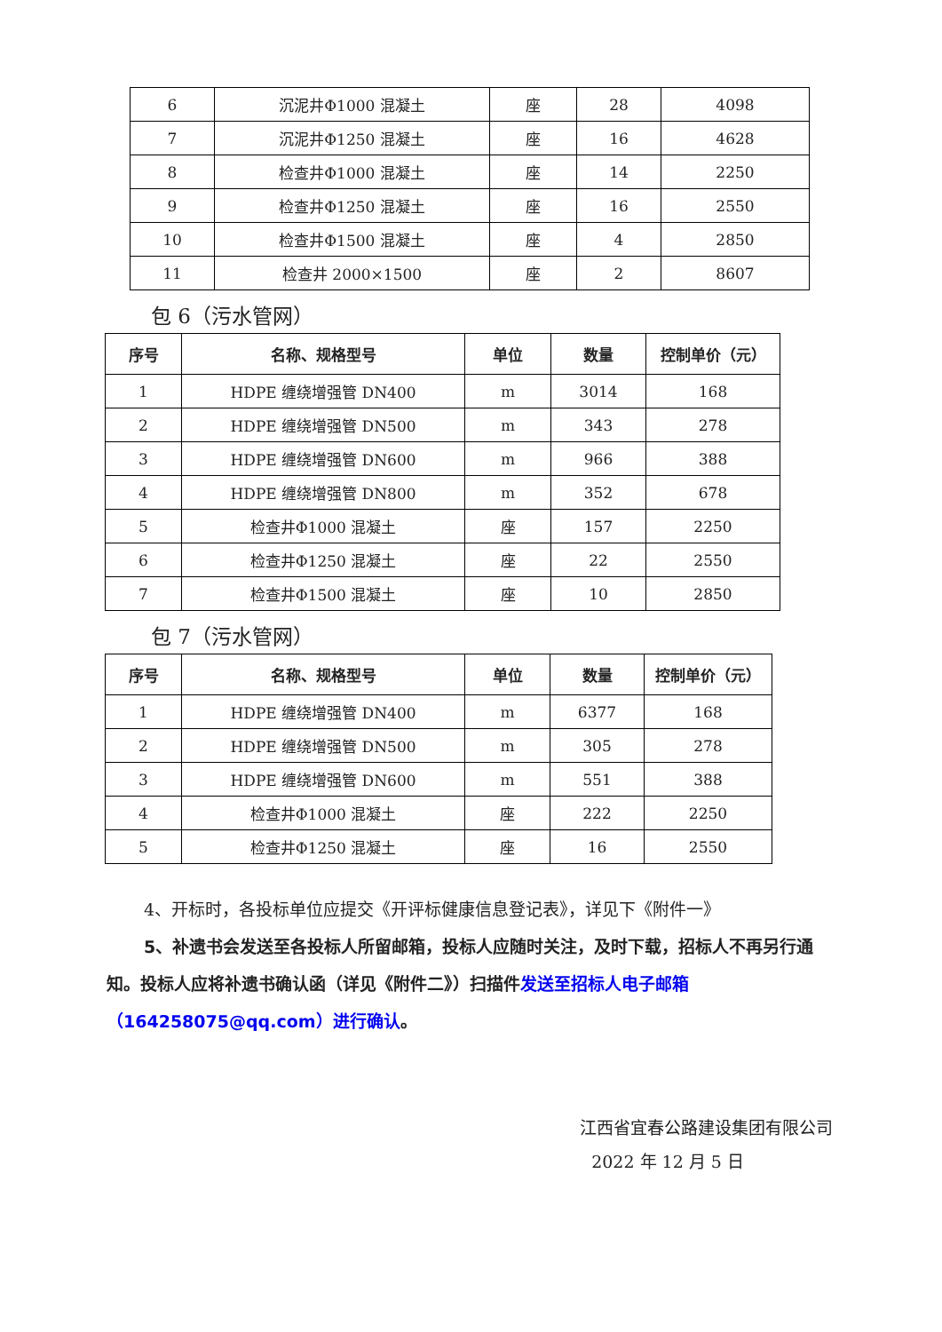| 6 | 沉泥井Φ1000 混凝土 | 座 | 28 | 4098 |
| 7 | 沉泥井Φ1250 混凝土 | 座 | 16 | 4628 |
| 8 | 检查井Φ1000 混凝土 | 座 | 14 | 2250 |
| 9 | 检查井Φ1250 混凝土 | 座 | 16 | 2550 |
| 10 | 检查井Φ1500 混凝土 | 座 | 4 | 2850 |
| 11 | 检查井 2000×1500 | 座 | 2 | 8607 |
包 6（污水管网）
| 序号 | 名称、规格型号 | 单位 | 数量 | 控制单价（元） |
| --- | --- | --- | --- | --- |
| 1 | HDPE 缠绕增强管 DN400 | m | 3014 | 168 |
| 2 | HDPE 缠绕增强管 DN500 | m | 343 | 278 |
| 3 | HDPE 缠绕增强管 DN600 | m | 966 | 388 |
| 4 | HDPE 缠绕增强管 DN800 | m | 352 | 678 |
| 5 | 检查井Φ1000 混凝土 | 座 | 157 | 2250 |
| 6 | 检查井Φ1250 混凝土 | 座 | 22 | 2550 |
| 7 | 检查井Φ1500 混凝土 | 座 | 10 | 2850 |
包 7（污水管网）
| 序号 | 名称、规格型号 | 单位 | 数量 | 控制单价（元） |
| --- | --- | --- | --- | --- |
| 1 | HDPE 缠绕增强管 DN400 | m | 6377 | 168 |
| 2 | HDPE 缠绕增强管 DN500 | m | 305 | 278 |
| 3 | HDPE 缠绕增强管 DN600 | m | 551 | 388 |
| 4 | 检查井Φ1000 混凝土 | 座 | 222 | 2250 |
| 5 | 检查井Φ1250 混凝土 | 座 | 16 | 2550 |
4、开标时，各投标单位应提交《开评标健康信息登记表》，详见下《附件一》
5、补遗书会发送至各投标人所留邮箱，投标人应随时关注，及时下载，招标人不再另行通知。投标人应将补遗书确认函（详见《附件二》）扫描件发送至招标人电子邮箱（164258075@qq.com）进行确认。
江西省宜春公路建设集团有限公司
2022 年 12 月 5 日